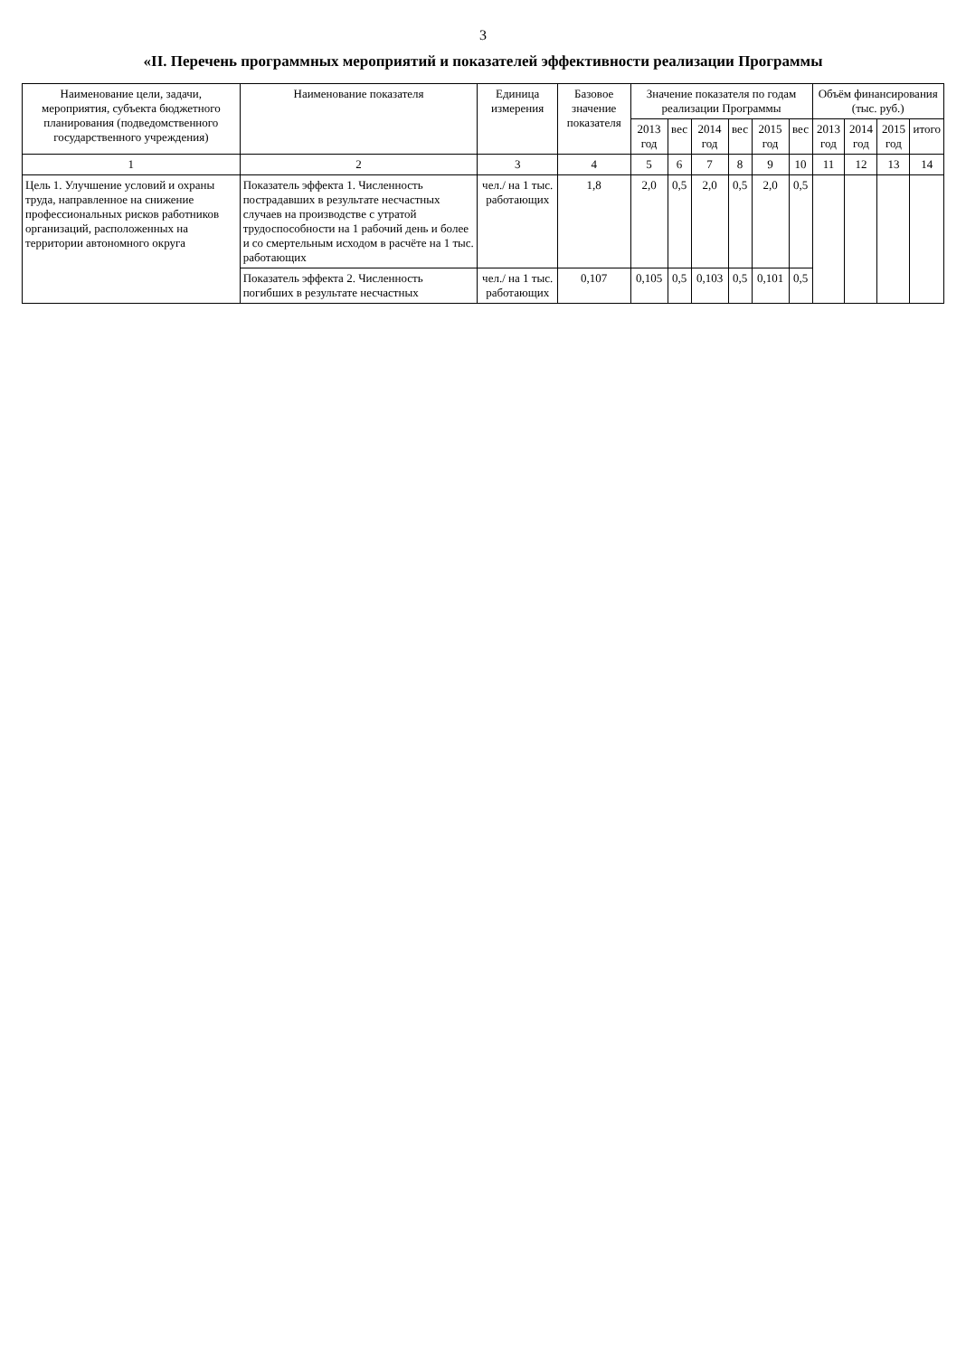3
«II. Перечень программных мероприятий и показателей эффективности реализации Программы
| Наименование цели, задачи, мероприятия, субъекта бюджетного планирования (подведомственного государственного учреждения) | Наименование показателя | Единица измерения | Базовое значение показателя | Значение показателя по годам реализации Программы | | | | | | Объём финансирования (тыс. руб.) | | | |
| --- | --- | --- | --- | --- | --- | --- | --- | --- | --- | --- | --- | --- | --- |
| | | | | 2013 год | вес | 2014 год | вес | 2015 год | вес | 2013 год | 2014 год | 2015 год | итого |
| 1 | 2 | 3 | 4 | 5 | 6 | 7 | 8 | 9 | 10 | 11 | 12 | 13 | 14 |
| Цель 1. Улучшение условий и охраны труда, направленное на снижение профессиональных рисков работников организаций, расположенных на территории автономного округа | Показатель эффекта 1. Численность пострадавших в результате несчастных случаев на производстве с утратой трудоспособности на 1 рабочий день и более и со смертельным исходом в расчёте на 1 тыс. работающих | чел./ на 1 тыс. работающих | 1,8 | 2,0 | 0,5 | 2,0 | 0,5 | 2,0 | 0,5 | | | | |
| | Показатель эффекта 2. Численность погибших в результате несчастных | чел./ на 1 тыс. работающих | 0,107 | 0,105 | 0,5 | 0,103 | 0,5 | 0,101 | 0,5 | | | | |